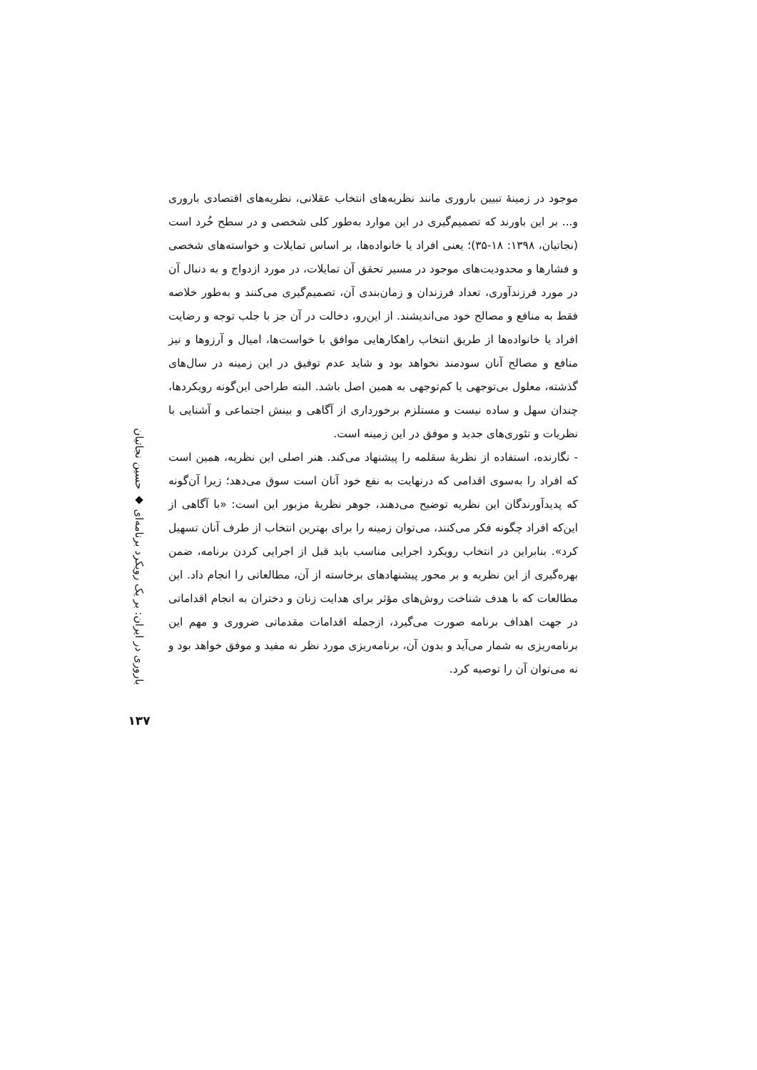باروری در ایران: بر یک رویکرد برنامه‌ای ◆ حسین نجاتیان
۱۳۷
موجود در زمینهٔ تبیین باروری مانند نظریه‌های انتخاب عقلانی، نظریه‌های اقتصادی باروری و... بر این باورند که تصمیم‌گیری در این موارد به‌طور کلی شخصی و در سطح خُرد است (نجاتیان، ۱۳۹۸: ۱۸-۳۵)؛ یعنی افراد یا خانواده‌ها، بر اساس تمایلات و خواسته‌های شخصی و فشارها و محدودیت‌های موجود در مسیر تحقق آن تمایلات، در مورد ازدواج و به دنبال آن در مورد فرزندآوری، تعداد فرزندان و زمان‌بندی آن، تصمیم‌گیری می‌کنند و به‌طور خلاصه فقط به منافع و مصالح خود می‌اندیشند. از این‌رو، دخالت در آن جز با جلب توجه و رضایت افراد یا خانواده‌ها از طریق انتخاب راهکارهایی موافق با خواست‌ها، امیال و آرزوها و نیز منافع و مصالح آنان سودمند نخواهد بود و شاید عدم توفیق در این زمینه در سال‌های گذشته، معلول بی‌توجهی یا کم‌توجهی به همین اصل باشد. البته طراحی این‌گونه رویکردها، چندان سهل و ساده نیست و مستلزم برخورداری از آگاهی و بینش اجتماعی و آشنایی با نظریات و تئوری‌های جدید و موفق در این زمینه است.
- نگارنده، استفاده از نظریهٔ سقلمه را پیشنهاد می‌کند. هنر اصلی این نظریه، همین است که افراد را به‌سوی اقدامی که درنهایت به نفع خود آنان است سوق می‌دهد؛ زیرا آن‌گونه که پدیدآورندگان این نظریه توضیح می‌دهند، جوهر نظریهٔ مزبور این است: «با آگاهی از این‌که افراد چگونه فکر می‌کنند، می‌توان زمینه را برای بهترین انتخاب از طرف آنان تسهیل کرد». بنابراین در انتخاب رویکرد اجرایی مناسب باید قبل از اجرایی کردن برنامه، ضمن بهره‌گیری از این نظریه و بر محور پیشنهادهای برخاسته از آن، مطالعاتی را انجام داد. این مطالعات که با هدف شناخت روش‌های مؤثر برای هدایت زنان و دختران به انجام اقداماتی در جهت اهداف برنامه صورت می‌گیرد، ازجمله اقدامات مقدماتی ضروری و مهم این برنامه‌ریزی به شمار می‌آید و بدون آن، برنامه‌ریزی مورد نظر نه مفید و موفق خواهد بود و نه می‌توان آن را توصیه کرد.